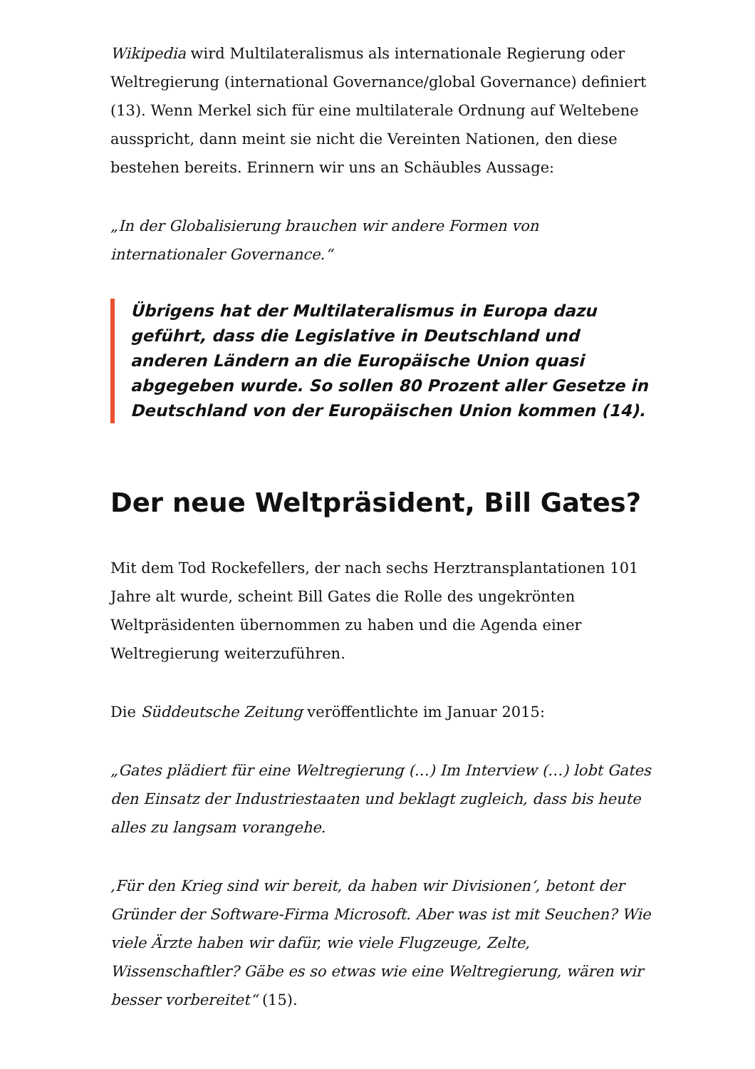Wikipedia wird Multilateralismus als internationale Regierung oder Weltregierung (international Governance/global Governance) definiert (13). Wenn Merkel sich für eine multilaterale Ordnung auf Weltebene ausspricht, dann meint sie nicht die Vereinten Nationen, den diese bestehen bereits. Erinnern wir uns an Schäubles Aussage:
„In der Globalisierung brauchen wir andere Formen von internationaler Governance.“
Übrigens hat der Multilateralismus in Europa dazu geführt, dass die Legislative in Deutschland und anderen Ländern an die Europäische Union quasi abgegeben wurde. So sollen 80 Prozent aller Gesetze in Deutschland von der Europäischen Union kommen (14).
Der neue Weltpräsident, Bill Gates?
Mit dem Tod Rockefellers, der nach sechs Herztransplantationen 101 Jahre alt wurde, scheint Bill Gates die Rolle des ungekrönten Weltpräsidenten übernommen zu haben und die Agenda einer Weltregierung weiterzuführen.
Die Süddeutsche Zeitung veröffentlichte im Januar 2015:
„Gates plädiert für eine Weltregierung (…) Im Interview (…) lobt Gates den Einsatz der Industriestaaten und beklagt zugleich, dass bis heute alles zu langsam vorangehe.
‚Für den Krieg sind wir bereit, da haben wir Divisionen‘, betont der Gründer der Software-Firma Microsoft. Aber was ist mit Seuchen? Wie viele Ärzte haben wir dafür, wie viele Flugzeuge, Zelte, Wissenschaftler? Gäbe es so etwas wie eine Weltregierung, wären wir besser vorbereitet“ (15).